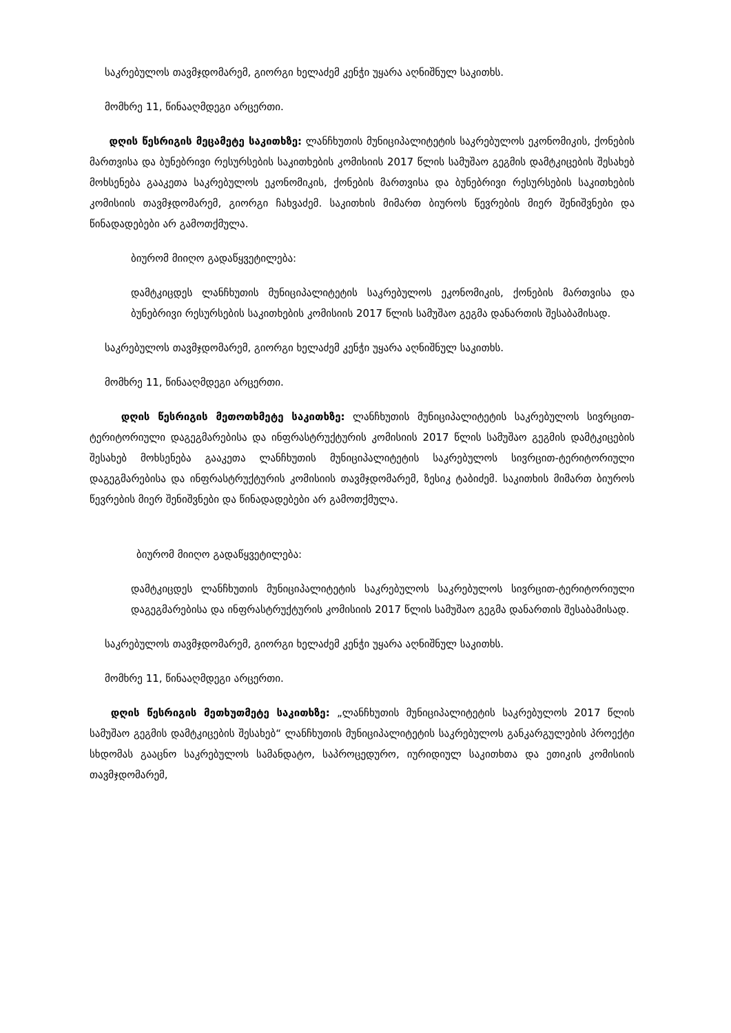საკრებულოს თავმჯდომარემ, გიორგი ხელაძემ კენჭი უყარა აღნიშნულ საკითხს.
მომხრე 11, წინააღმდეგი არცერთი.
დღის წესრიგის მეცამეტე საკითხზე: ლანჩხუთის მუნიციპალიტეტის საკრებულოს ეკონომიკის, ქონების მართვისა და ბუნებრივი რესურსების საკითხების კომისიის 2017 წლის სამუშაო გეგმის დამტკიცების შესახებ მოხსენება გააკეთა საკრებულოს ეკონომიკის, ქონების მართვისა და ბუნებრივი რესურსების საკითხების კომისიის თავმჯდომარემ, გიორგი ჩახვაძემ. საკითხის მიმართ ბიუროს წევრების მიერ შენიშვნები და წინადადებები არ გამოთქმულა.
ბიურომ მიიღო გადაწყვეტილება:
დამტკიცდეს ლანჩხუთის მუნიციპალიტეტის საკრებულოს ეკონომიკის, ქონების მართვისა და ბუნებრივი რესურსების საკითხების კომისიის 2017 წლის სამუშაო გეგმა დანართის შესაბამისად.
საკრებულოს თავმჯდომარემ, გიორგი ხელაძემ კენჭი უყარა აღნიშნულ საკითხს.
მომხრე 11, წინააღმდეგი არცერთი.
დღის წესრიგის მეთოთხმეტე საკითხზე: ლანჩხუთის მუნიციპალიტეტის საკრებულოს სივრცით-ტერიტორიული დაგეგმარებისა და ინფრასტრუქტურის კომისიის 2017 წლის სამუშაო გეგმის დამტკიცების შესახებ მოხსენება გააკეთა ლანჩხუთის მუნიციპალიტეტის საკრებულოს სივრცით-ტერიტორიული დაგეგმარებისა და ინფრასტრუქტურის კომისიის თავმჯდომარემ, ზესიკ ტაბიძემ. საკითხის მიმართ ბიუროს წევრების მიერ შენიშვნები და წინადადებები არ გამოთქმულა.
ბიურომ მიიღო გადაწყვეტილება:
დამტკიცდეს ლანჩხუთის მუნიციპალიტეტის საკრებულოს საკრებულოს სივრცით-ტერიტორიული დაგეგმარებისა და ინფრასტრუქტურის კომისიის 2017 წლის სამუშაო გეგმა დანართის შესაბამისად.
საკრებულოს თავმჯდომარემ, გიორგი ხელაძემ კენჭი უყარა აღნიშნულ საკითხს.
მომხრე 11, წინააღმდეგი არცერთი.
დღის წესრიგის მეთხუთმეტე საკითხზე: „ლანჩხუთის მუნიციპალიტეტის საკრებულოს 2017 წლის სამუშაო გეგმის დამტკიცების შესახებ“ ლანჩხუთის მუნიციპალიტეტის საკრებულოს განკარგულების პროექტი სხდომას გააცნო საკრებულოს სამანდატო, საპროცედურო, იურიდიულ საკითხთა და ეთიკის კომისიის თავმჯდომარემ,